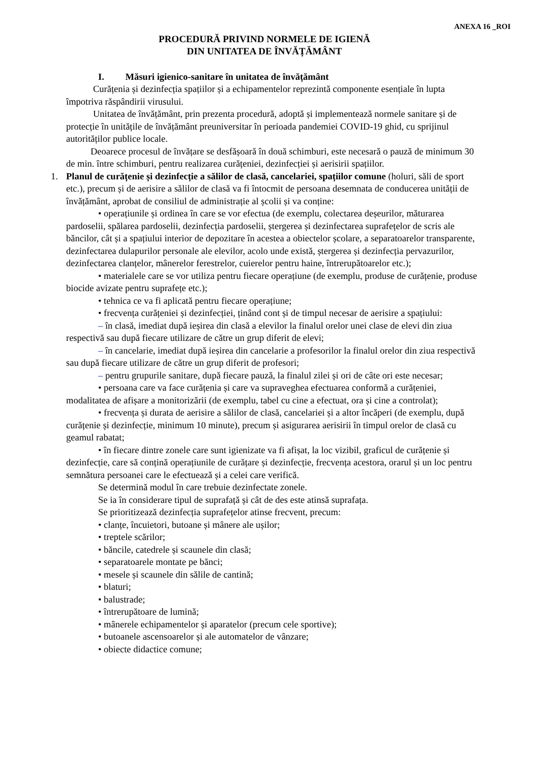ANEXA 16 _ROI
PROCEDURĂ PRIVIND NORMELE DE IGIENĂ
DIN UNITATEA DE ÎNVĂȚĂMÂNT
I. Măsuri igienico-sanitare în unitatea de învățământ
Curățenia și dezinfecția spațiilor și a echipamentelor reprezintă componente esențiale în lupta împotriva răspândirii virusului.
Unitatea de învățământ, prin prezenta procedură, adoptă și implementează normele sanitare și de protecție în unitățile de învățământ preuniversitar în perioada pandemiei COVID-19 ghid, cu sprijinul autorităților publice locale.
Deoarece procesul de învățare se desfășoară în două schimburi, este necesară o pauză de minimum 30 de min. între schimburi, pentru realizarea curățeniei, dezinfecției și aerisirii spațiilor.
1. Planul de curățenie și dezinfecție a sălilor de clasă, cancelariei, spațiilor comune (holuri, săli de sport etc.), precum și de aerisire a sălilor de clasă va fi întocmit de persoana desemnata de conducerea unității de învățământ, aprobat de consiliul de administrație al școlii și va conține:
• operațiunile și ordinea în care se vor efectua (de exemplu, colectarea deșeurilor, măturarea pardoselii, spălarea pardoselii, dezinfecția pardoselii, ștergerea și dezinfectarea suprafețelor de scris ale băncilor, cât și a spațiului interior de depozitare în acestea a obiectelor școlare, a separatoarelor transparente, dezinfectarea dulapurilor personale ale elevilor, acolo unde există, ștergerea și dezinfecția pervazurilor, dezinfectarea clanțelor, mânerelor ferestrelor, cuierelor pentru haine, întrerupătoarelor etc.);
• materialele care se vor utiliza pentru fiecare operațiune (de exemplu, produse de curățenie, produse biocide avizate pentru suprafețe etc.);
• tehnica ce va fi aplicată pentru fiecare operațiune;
• frecvența curățeniei și dezinfecției, ținând cont și de timpul necesar de aerisire a spațiului:
– în clasă, imediat după ieșirea din clasă a elevilor la finalul orelor unei clase de elevi din ziua respectivă sau după fiecare utilizare de către un grup diferit de elevi;
– în cancelarie, imediat după ieșirea din cancelarie a profesorilor la finalul orelor din ziua respectivă sau după fiecare utilizare de către un grup diferit de profesori;
– pentru grupurile sanitare, după fiecare pauză, la finalul zilei și ori de câte ori este necesar;
• persoana care va face curățenia și care va supraveghea efectuarea conformă a curățeniei, modalitatea de afișare a monitorizării (de exemplu, tabel cu cine a efectuat, ora și cine a controlat);
• frecvența și durata de aerisire a sălilor de clasă, cancelariei și a altor încăperi (de exemplu, după curățenie și dezinfecție, minimum 10 minute), precum și asigurarea aerisirii în timpul orelor de clasă cu geamul rabatat;
• în fiecare dintre zonele care sunt igienizate va fi afișat, la loc vizibil, graficul de curățenie și dezinfecție, care să conțină operațiunile de curățare și dezinfecție, frecvența acestora, orarul și un loc pentru semnătura persoanei care le efectuează și a celei care verifică.
Se determină modul în care trebuie dezinfectate zonele.
Se ia în considerare tipul de suprafață și cât de des este atinsă suprafața.
Se prioritizează dezinfecția suprafețelor atinse frecvent, precum:
• clanțe, încuietori, butoane și mânere ale ușilor;
• treptele scărilor;
• băncile, catedrele și scaunele din clasă;
• separatoarele montate pe bănci;
• mesele și scaunele din sălile de cantină;
• blaturi;
• balustrade;
• întrerupătoare de lumină;
• mânerele echipamentelor și aparatelor (precum cele sportive);
• butoanele ascensoarelor și ale automatelor de vânzare;
• obiecte didactice comune;